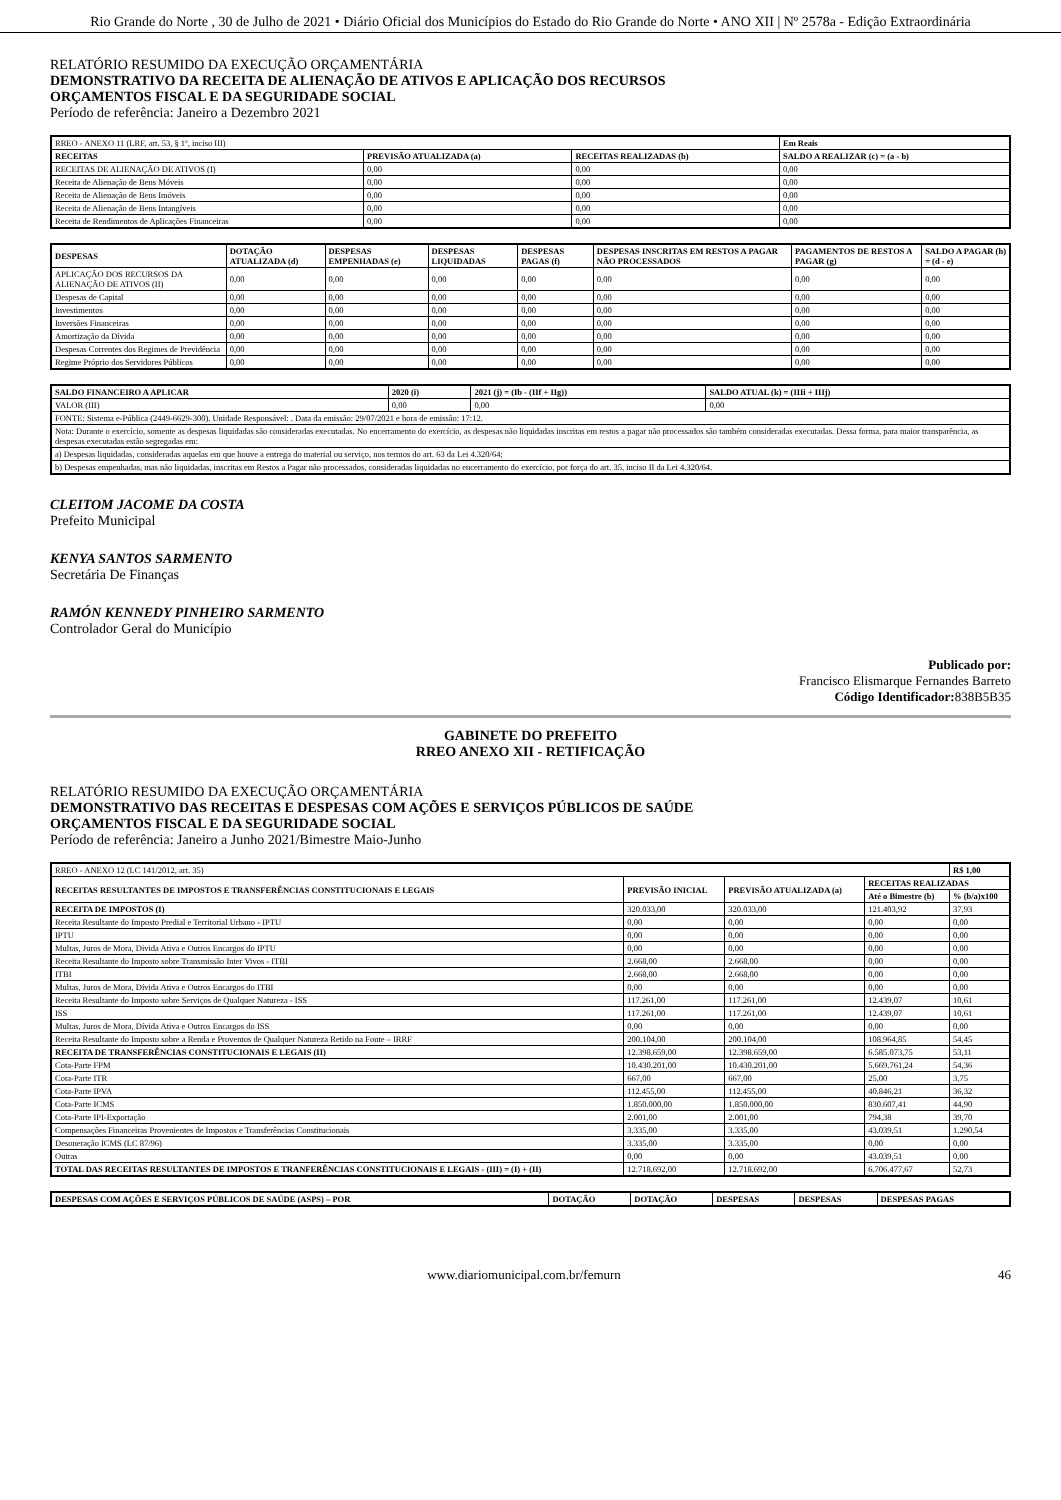Rio Grande do Norte , 30 de Julho de 2021 • Diário Oficial dos Municípios do Estado do Rio Grande do Norte • ANO XII | Nº 2578a - Edição Extraordinária
RELATÓRIO RESUMIDO DA EXECUÇÃO ORÇAMENTÁRIA
DEMONSTRATIVO DA RECEITA DE ALIENAÇÃO DE ATIVOS E APLICAÇÃO DOS RECURSOS
ORÇAMENTOS FISCAL E DA SEGURIDADE SOCIAL
Período de referência: Janeiro a Dezembro 2021
| RREO - ANEXO 11 (LRF, art. 53, § 1º, inciso III) | | | Em Reais |
| RECEITAS | PREVISÃO ATUALIZADA (a) | RECEITAS REALIZADAS (b) | SALDO A REALIZAR (c) = (a - b) |
| RECEITAS DE ALIENAÇÃO DE ATIVOS (I) | 0,00 | 0,00 | 0,00 |
| Receita de Alienação de Bens Móveis | 0,00 | 0,00 | 0,00 |
| Receita de Alienação de Bens Imóveis | 0,00 | 0,00 | 0,00 |
| Receita de Alienação de Bens Intangíveis | 0,00 | 0,00 | 0,00 |
| Receita de Rendimentos de Aplicações Financeiras | 0,00 | 0,00 | 0,00 |
| DESPESAS | DOTAÇÃO ATUALIZADA (d) | DESPESAS EMPENHADAS (e) | DESPESAS LIQUIDADAS | DESPESAS PAGAS (f) | DESPESAS INSCRITAS EM RESTOS A PAGAR NÃO PROCESSADOS | PAGAMENTOS DE RESTOS A PAGAR (g) | SALDO A PAGAR (h) = (d - e) |
| --- | --- | --- | --- | --- | --- | --- | --- |
| APLICAÇÃO DOS RECURSOS DA ALIENAÇÃO DE ATIVOS (II) | 0,00 | 0,00 | 0,00 | 0,00 | 0,00 | 0,00 | 0,00 |
| Despesas de Capital | 0,00 | 0,00 | 0,00 | 0,00 | 0,00 | 0,00 | 0,00 |
| Investimentos | 0,00 | 0,00 | 0,00 | 0,00 | 0,00 | 0,00 | 0,00 |
| Inversões Financeiras | 0,00 | 0,00 | 0,00 | 0,00 | 0,00 | 0,00 | 0,00 |
| Amortização da Dívida | 0,00 | 0,00 | 0,00 | 0,00 | 0,00 | 0,00 | 0,00 |
| Despesas Correntes dos Regimes de Previdência | 0,00 | 0,00 | 0,00 | 0,00 | 0,00 | 0,00 | 0,00 |
| Regime Próprio dos Servidores Públicos | 0,00 | 0,00 | 0,00 | 0,00 | 0,00 | 0,00 | 0,00 |
| SALDO FINANCEIRO A APLICAR | 2020 (i) | 2021 (j) = (Ib - (IIf + IIg)) | SALDO ATUAL (k) = (IIIi + IIIj) |
| --- | --- | --- | --- |
| VALOR (III) | 0,00 | 0,00 | 0,00 |
| FONTE: Sistema e-Pública (2449-6629-300). Unidade Responsável: . Data da emissão: 29/07/2021 e hora de emissão: 17:12. | | | |
| Nota: Durante o exercício, somente as despesas liquidadas são consideradas executadas. No encerramento do exercício, as despesas não liquidadas inscritas em restos a pagar não processados são também consideradas executadas. Dessa forma, para maior transparência, as despesas executadas estão segregadas em: | | | |
| a) Despesas liquidadas, consideradas aquelas em que houve a entrega do material ou serviço, nos termos do art. 63 da Lei 4.320/64; | | | |
| b) Despesas empenhadas, mas não liquidadas, inscritas em Restos a Pagar não processados, consideradas liquidadas no encerramento do exercício, por força do art. 35, inciso II da Lei 4.320/64. | | | |
CLEITOM JACOME DA COSTA
Prefeito Municipal
KENYA SANTOS SARMENTO
Secretária De Finanças
RAMÓN KENNEDY PINHEIRO SARMENTO
Controlador Geral do Município
Publicado por:
Francisco Elismarque Fernandes Barreto
Código Identificador: 838B5B35
GABINETE DO PREFEITO
RREO ANEXO XII - RETIFICAÇÃO
RELATÓRIO RESUMIDO DA EXECUÇÃO ORÇAMENTÁRIA
DEMONSTRATIVO DAS RECEITAS E DESPESAS COM AÇÕES E SERVIÇOS PÚBLICOS DE SAÚDE
ORÇAMENTOS FISCAL E DA SEGURIDADE SOCIAL
Período de referência: Janeiro a Junho 2021/Bimestre Maio-Junho
| RREO - ANEXO 12 (LC 141/2012, art. 35) | | | | R$ 1,00 |
| RECEITAS RESULTANTES DE IMPOSTOS E TRANSFERÊNCIAS CONSTITUCIONAIS E LEGAIS | PREVISÃO INICIAL | PREVISÃO ATUALIZADA (a) | RECEITAS REALIZADAS | |
| | | | Até o Bimestre (b) | % (b/a)x100 |
| RECEITA DE IMPOSTOS (I) | 320.033,00 | 320.033,00 | 121.403,92 | 37,93 |
| Receita Resultante do Imposto Predial e Territorial Urbano - IPTU | 0,00 | 0,00 | 0,00 | 0,00 |
| IPTU | 0,00 | 0,00 | 0,00 | 0,00 |
| Multas, Juros de Mora, Divida Ativa e Outros Encargos do IPTU | 0,00 | 0,00 | 0,00 | 0,00 |
| Receita Resultante do Imposto sobre Transmissão Inter Vivos - ITBI | 2.668,00 | 2.668,00 | 0,00 | 0,00 |
| ITBI | 2.668,00 | 2.668,00 | 0,00 | 0,00 |
| Multas, Juros de Mora, Dívida Ativa e Outros Encargos do ITBI | 0,00 | 0,00 | 0,00 | 0,00 |
| Receita Resultante do Imposto sobre Serviços de Qualquer Natureza - ISS | 117.261,00 | 117.261,00 | 12.439,07 | 10,61 |
| ISS | 117.261,00 | 117.261,00 | 12.439,07 | 10,61 |
| Multas, Juros de Mora, Dívida Ativa e Outros Encargos do ISS | 0,00 | 0,00 | 0,00 | 0,00 |
| Receita Resultante do Imposto sobre a Renda e Proventos de Qualquer Natureza Retido na Fonte – IRRF | 200.104,00 | 200.104,00 | 108.964,85 | 54,45 |
| RECEITA DE TRANSFERÊNCIAS CONSTITUCIONAIS E LEGAIS (II) | 12.398.659,00 | 12.398.659,00 | 6.585.073,75 | 53,11 |
| Cota-Parte FPM | 10.430.201,00 | 10.430.201,00 | 5.669.761,24 | 54,36 |
| Cota-Parte ITR | 667,00 | 667,00 | 25,00 | 3,75 |
| Cota-Parte IPVA | 112.455,00 | 112.455,00 | 40.846,21 | 36,32 |
| Cota-Parte ICMS | 1.850.000,00 | 1.850.000,00 | 830.607,41 | 44,90 |
| Cota-Parte IPI-Exportação | 2.001,00 | 2.001,00 | 794,38 | 39,70 |
| Compensações Financeiras Provenientes de Impostos e Transferências Constitucionais | 3.335,00 | 3.335,00 | 43.039,51 | 1.290,54 |
| Desoneração ICMS (LC 87/96) | 3.335,00 | 3.335,00 | 0,00 | 0,00 |
| Outras | 0,00 | 0,00 | 43.039,51 | 0,00 |
| TOTAL DAS RECEITAS RESULTANTES DE IMPOSTOS E TRANFERÊNCIAS CONSTITUCIONAIS E LEGAIS - (III) = (I) + (II) | 12.718.692,00 | 12.718.692,00 | 6.706.477,67 | 52,73 |
| DESPESAS COM AÇÕES E SERVIÇOS PÚBLICOS DE SAÚDE (ASPS) – POR | DOTAÇÃO | DOTAÇÃO | DESPESAS | DESPESAS | DESPESAS PAGAS |
| --- | --- | --- | --- | --- | --- |
www.diariomunicipal.com.br/femurn 46